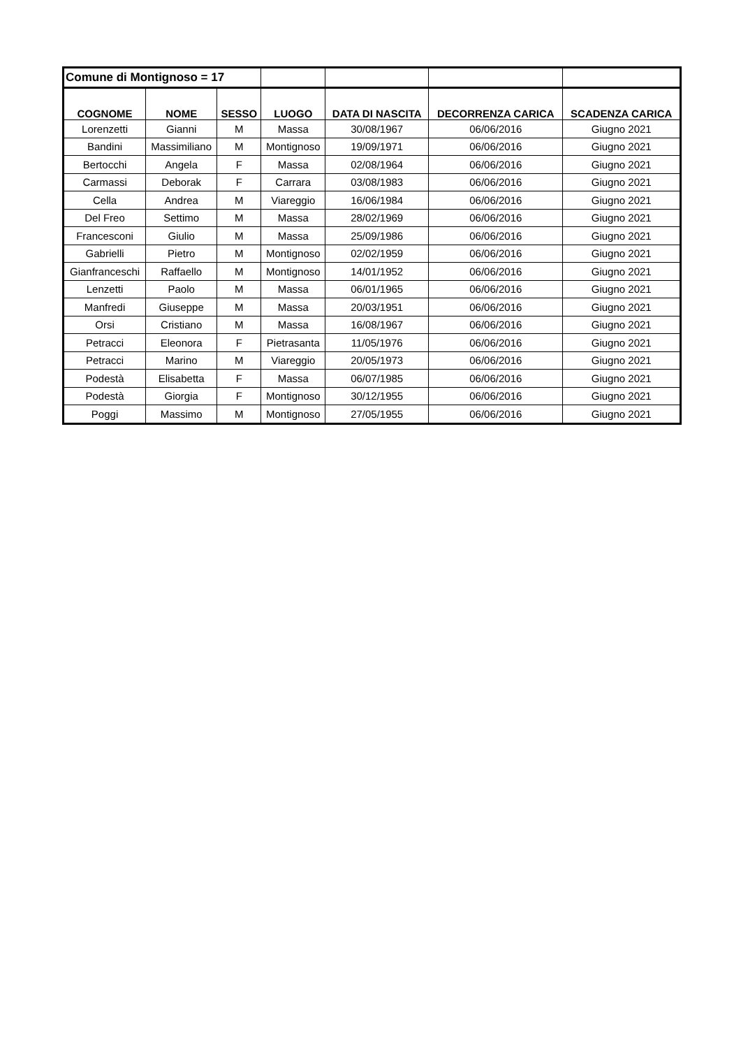| Comune di Montignoso = 17 | | | | | | |
| COGNOME | NOME | SESSO | LUOGO | DATA DI NASCITA | DECORRENZA CARICA | SCADENZA CARICA |
| Lorenzetti | Gianni | M | Massa | 30/08/1967 | 06/06/2016 | Giugno 2021 |
| Bandini | Massimiliano | M | Montignoso | 19/09/1971 | 06/06/2016 | Giugno 2021 |
| Bertocchi | Angela | F | Massa | 02/08/1964 | 06/06/2016 | Giugno 2021 |
| Carmassi | Deborak | F | Carrara | 03/08/1983 | 06/06/2016 | Giugno 2021 |
| Cella | Andrea | M | Viareggio | 16/06/1984 | 06/06/2016 | Giugno 2021 |
| Del Freo | Settimo | M | Massa | 28/02/1969 | 06/06/2016 | Giugno 2021 |
| Francesconi | Giulio | M | Massa | 25/09/1986 | 06/06/2016 | Giugno 2021 |
| Gabrielli | Pietro | M | Montignoso | 02/02/1959 | 06/06/2016 | Giugno 2021 |
| Gianfranceschi | Raffaello | M | Montignoso | 14/01/1952 | 06/06/2016 | Giugno 2021 |
| Lenzetti | Paolo | M | Massa | 06/01/1965 | 06/06/2016 | Giugno 2021 |
| Manfredi | Giuseppe | M | Massa | 20/03/1951 | 06/06/2016 | Giugno 2021 |
| Orsi | Cristiano | M | Massa | 16/08/1967 | 06/06/2016 | Giugno 2021 |
| Petracci | Eleonora | F | Pietrasanta | 11/05/1976 | 06/06/2016 | Giugno 2021 |
| Petracci | Marino | M | Viareggio | 20/05/1973 | 06/06/2016 | Giugno 2021 |
| Podestà | Elisabetta | F | Massa | 06/07/1985 | 06/06/2016 | Giugno 2021 |
| Podestà | Giorgia | F | Montignoso | 30/12/1955 | 06/06/2016 | Giugno 2021 |
| Poggi | Massimo | M | Montignoso | 27/05/1955 | 06/06/2016 | Giugno 2021 |